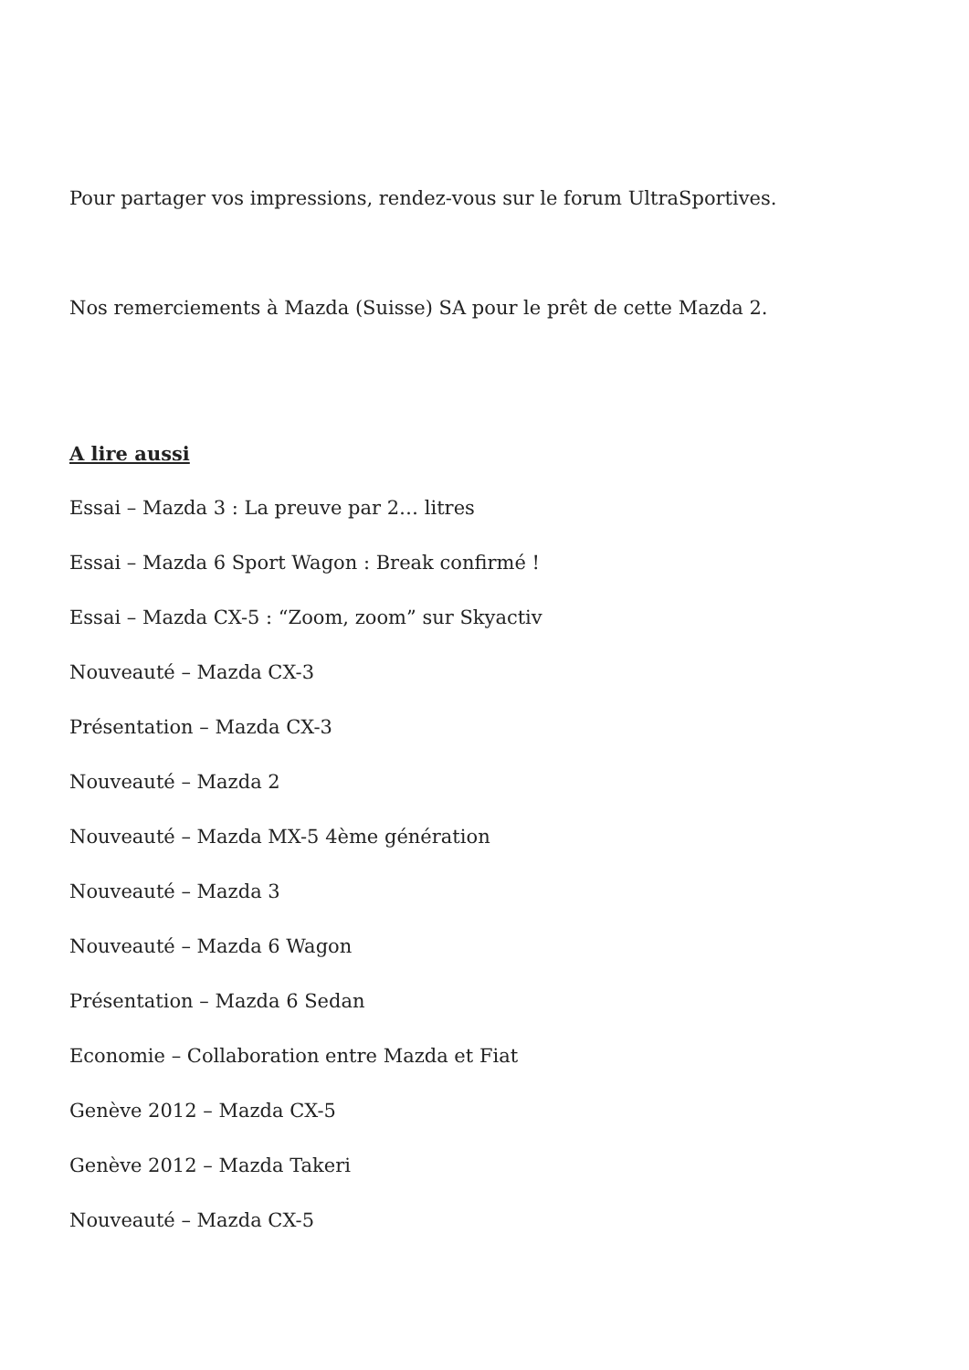Pour partager vos impressions, rendez-vous sur le forum UltraSportives.
Nos remerciements à Mazda (Suisse) SA pour le prêt de cette Mazda 2.
A lire aussi
Essai – Mazda 3 : La preuve par 2… litres
Essai – Mazda 6 Sport Wagon : Break confirmé !
Essai – Mazda CX-5 : “Zoom, zoom” sur Skyactiv
Nouveauté – Mazda CX-3
Présentation – Mazda CX-3
Nouveauté – Mazda 2
Nouveauté – Mazda MX-5 4ème génération
Nouveauté – Mazda 3
Nouveauté – Mazda 6 Wagon
Présentation – Mazda 6 Sedan
Economie – Collaboration entre Mazda et Fiat
Genève 2012 – Mazda CX-5
Genève 2012 – Mazda Takeri
Nouveauté – Mazda CX-5